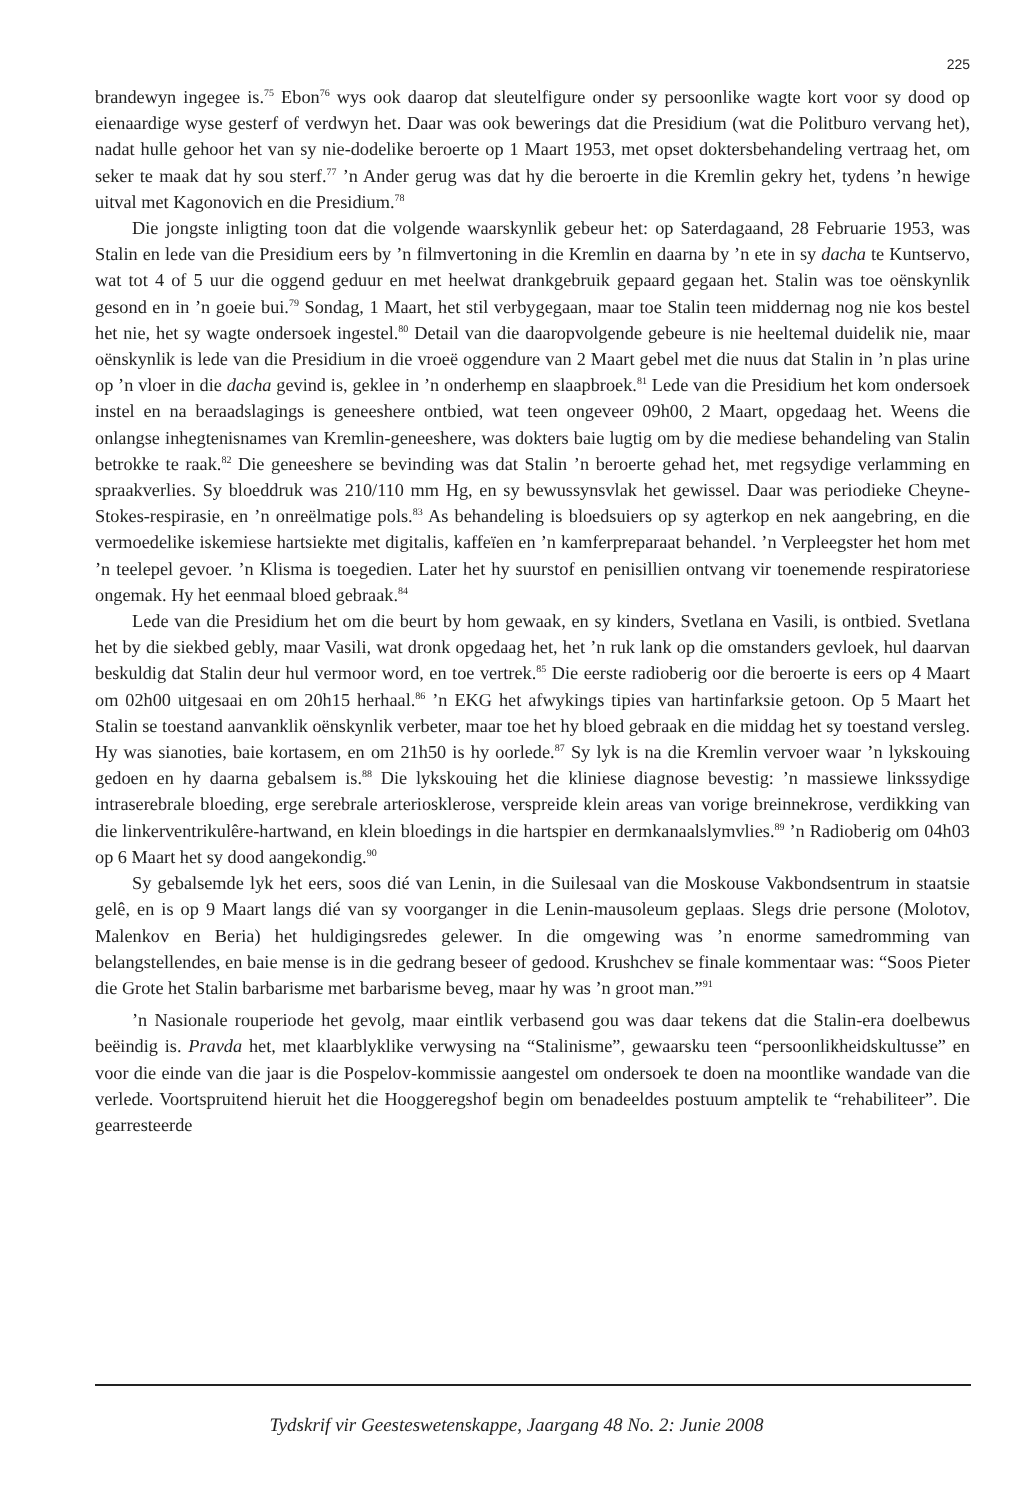225
brandewyn ingegee is.<sup>75</sup> Ebon<sup>76</sup> wys ook daarop dat sleutelfigure onder sy persoonlike wagte kort voor sy dood op eienaardige wyse gesterf of verdwyn het. Daar was ook bewerings dat die Presidium (wat die Politburo vervang het), nadat hulle gehoor het van sy nie-dodelike beroerte op 1 Maart 1953, met opset doktersbehandeling vertraag het, om seker te maak dat hy sou sterf.<sup>77</sup> ’n Ander gerug was dat hy die beroerte in die Kremlin gekry het, tydens ’n hewige uitval met Kagonovich en die Presidium.<sup>78</sup>
Die jongste inligting toon dat die volgende waarskynlik gebeur het: op Saterdagaand, 28 Februarie 1953, was Stalin en lede van die Presidium eers by ’n filmvertoning in die Kremlin en daarna by ’n ete in sy dacha te Kuntservo, wat tot 4 of 5 uur die oggend geduur en met heelwat drankgebruik gepaard gegaan het. Stalin was toe oënskynlik gesond en in ’n goeie bui.<sup>79</sup> Sondag, 1 Maart, het stil verbygegaan, maar toe Stalin teen middernag nog nie kos bestel het nie, het sy wagte ondersoek ingestel.<sup>80</sup> Detail van die daaropvolgende gebeure is nie heeltemal duidelik nie, maar oënskynlik is lede van die Presidium in die vroeë oggendure van 2 Maart gebel met die nuus dat Stalin in ’n plas urine op ’n vloer in die dacha gevind is, geklee in ’n onderhemp en slaapbroek.<sup>81</sup> Lede van die Presidium het kom ondersoek instel en na beraadslagings is geneeshere ontbied, wat teen ongeveer 09h00, 2 Maart, opgedaag het. Weens die onlangse inhegtenisnames van Kremlin-geneeshere, was dokters baie lugtig om by die mediese behandeling van Stalin betrokke te raak.<sup>82</sup> Die geneeshere se bevinding was dat Stalin ’n beroerte gehad het, met regsydige verlamming en spraakverlies. Sy bloeddruk was 210/110 mm Hg, en sy bewussynsvlak het gewissel. Daar was periodieke Cheyne-Stokes-respirasie, en ’n onreëlmatige pols.<sup>83</sup> As behandeling is bloedsuiers op sy agterkop en nek aangebring, en die vermoedelike iskemiese hartsiekte met digitalis, kaffeïen en ’n kamferpreparaat behandel. ’n Verpleegster het hom met ’n teelepel gevoer. ’n Klisma is toegedien. Later het hy suurstof en penisillien ontvang vir toenemende respiratoriese ongemak. Hy het eenmaal bloed gebraak.<sup>84</sup>
Lede van die Presidium het om die beurt by hom gewaak, en sy kinders, Svetlana en Vasili, is ontbied. Svetlana het by die siekbed gebly, maar Vasili, wat dronk opgedaag het, het ’n ruk lank op die omstanders gevloek, hul daarvan beskuldig dat Stalin deur hul vermoor word, en toe vertrek.<sup>85</sup> Die eerste radioberig oor die beroerte is eers op 4 Maart om 02h00 uitgesaai en om 20h15 herhaal.<sup>86</sup> ’n EKG het afwykings tipies van hartinfarksie getoon. Op 5 Maart het Stalin se toestand aanvanklik oënskynlik verbeter, maar toe het hy bloed gebraak en die middag het sy toestand versleg. Hy was sianoties, baie kortasem, en om 21h50 is hy oorlede.<sup>87</sup> Sy lyk is na die Kremlin vervoer waar ’n lykskouing gedoen en hy daarna gebalsem is.<sup>88</sup> Die lykskouing het die kliniese diagnose bevestig: ’n massiewe linkssydige intraserebrale bloeding, erge serebrale arteriosklerose, verspreide klein areas van vorige breinnekrose, verdikking van die linkerventrikulêre-hartwand, en klein bloedings in die hartspier en dermkanaalslymvlies.<sup>89</sup> ’n Radioberig om 04h03 op 6 Maart het sy dood aangekondig.<sup>90</sup>
Sy gebalsemde lyk het eers, soos dié van Lenin, in die Suilesaal van die Moskouse Vakbondsentrum in staatsie gelê, en is op 9 Maart langs dié van sy voorganger in die Lenin-mausoleum geplaas. Slegs drie persone (Molotov, Malenkov en Beria) het huldigingsredes gelewer. In die omgewing was ’n enorme samedromming van belangstellendes, en baie mense is in die gedrang beseer of gedood. Krushchev se finale kommentaar was: “Soos Pieter die Grote het Stalin barbarisme met barbarisme beveg, maar hy was ’n groot man.”<sup>91</sup>
’n Nasionale rouperiode het gevolg, maar eintlik verbasend gou was daar tekens dat die Stalin-era doelbewus beëindig is. Pravda het, met klaarblyklike verwysing na “Stalinisme”, gewaarsku teen “persoonlikheidskultusse” en voor die einde van die jaar is die Pospelov-kommissie aangestel om ondersoek te doen na moontlike wandade van die verlede. Voortspruitend hieruit het die Hooggeregshof begin om benadeeldes postuum amptelik te “rehabiliteer”. Die gearresteerde
Tydskrif vir Geesteswetenskappe, Jaargang 48 No. 2: Junie 2008